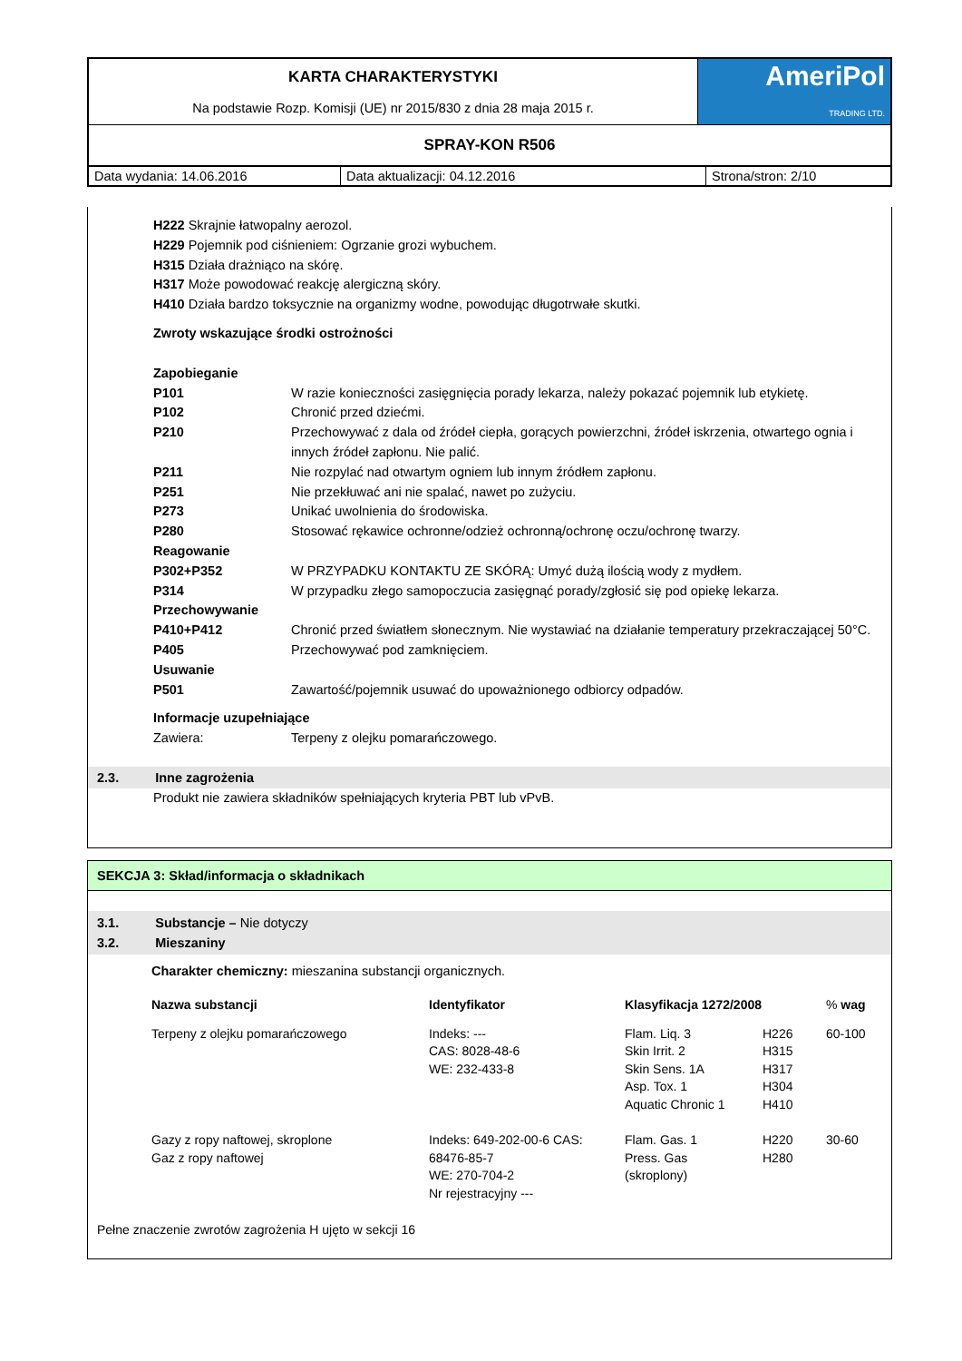| KARTA CHARAKTERYSTYKI Na podstawie Rozp. Komisji (UE) nr 2015/830 z dnia 28 maja 2015 r. | AmeriPol TRADING LTD. |
| SPRAY-KON R506 | |
| Data wydania: 14.06.2016 | Data aktualizacji: 04.12.2016 | Strona/stron: 2/10 |
H222 Skrajnie łatwopalny aerozol.
H229 Pojemnik pod ciśnieniem: Ogrzanie grozi wybuchem.
H315 Działa drażniąco na skórę.
H317 Może powodować reakcję alergiczną skóry.
H410 Działa bardzo toksycznie na organizmy wodne, powodując długotrwałe skutki.
Zwroty wskazujące środki ostrożności
| Zapobieganie | |
| P101 | W razie konieczności zasięgnięcia porady lekarza, należy pokazać pojemnik lub etykietę. |
| P102 | Chronić przed dziećmi. |
| P210 | Przechowywać z dala od źródeł ciepła, gorących powierzchni, źródeł iskrzenia, otwartego ognia i innych źródeł zapłonu. Nie palić. |
| P211 | Nie rozpylać nad otwartym ogniem lub innym źródłem zapłonu. |
| P251 | Nie przekłuwać ani nie spalać, nawet po zużyciu. |
| P273 | Unikać uwolnienia do środowiska. |
| P280 | Stosować rękawice ochronne/odzież ochronną/ochronę oczu/ochronę twarzy. |
| Reagowanie | |
| P302+P352 | W PRZYPADKU KONTAKTU ZE SKÓRĄ: Umyć dużą ilością wody z mydłem. |
| P314 | W przypadku złego samopoczucia zasięgnąć porady/zgłosić się pod opiekę lekarza. |
| Przechowywanie | |
| P410+P412 | Chronić przed światłem słonecznym. Nie wystawiać na działanie temperatury przekraczającej 50°C. |
| P405 | Przechowywać pod zamknięciem. |
| Usuwanie | |
| P501 | Zawartość/pojemnik usuwać do upoważnionego odbiorcy odpadów. |
| Informacje uzupełniające | |
| Zawiera: | Terpeny z olejku pomarańczowego. |
2.3. Inne zagrożenia
Produkt nie zawiera składników spełniających kryteria PBT lub vPvB.
SEKCJA 3: Skład/informacja o składnikach
3.1. Substancje – Nie dotyczy
3.2. Mieszaniny
Charakter chemiczny: mieszanina substancji organicznych.
| Nazwa substancji | Identyfikator | Klasyfikacja 1272/2008 | | % wag |
| Terpeny z olejku pomarańczowego | Indeks: --- CAS: 8028-48-6 WE: 232-433-8 | Flam. Liq. 3 Skin Irrit. 2 Skin Sens. 1A Asp. Tox. 1 Aquatic Chronic 1 | H226 H315 H317 H304 H410 | 60-100 |
| Gazy z ropy naftowej, skroplone Gaz z ropy naftowej | Indeks: 649-202-00-6 CAS: 68476-85-7 WE: 270-704-2 Nr rejestracyjny --- | Flam. Gas. 1 Press. Gas (skroplony) | H220 H280 | 30-60 |
Pełne znaczenie zwrotów zagrożenia H ujęto w sekcji 16